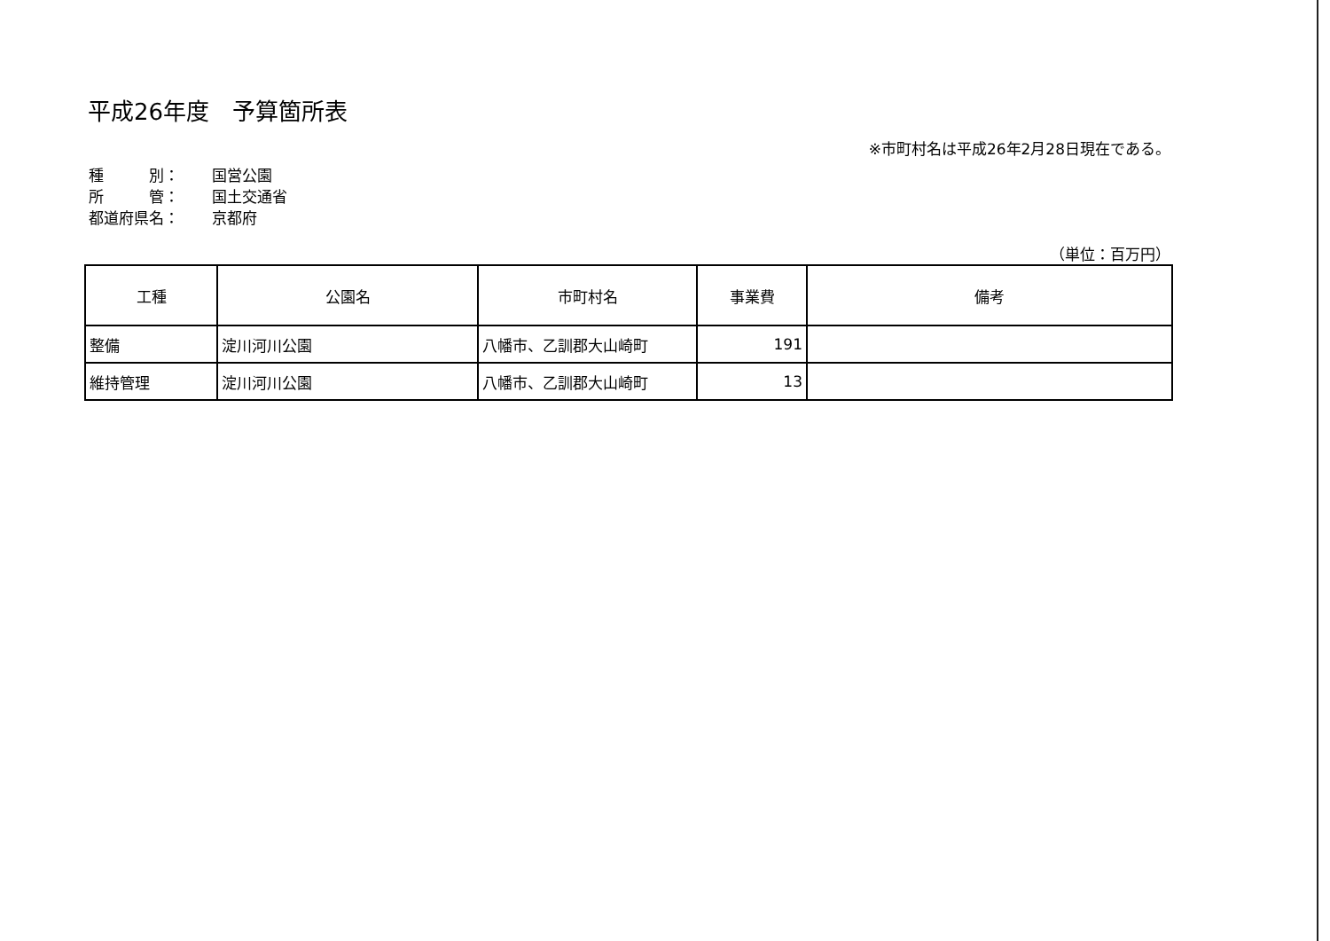平成26年度　予算箇所表
※市町村名は平成26年2月28日現在である。
| 種 別： | 国営公園 |
| 所 管： | 国土交通省 |
| 都道府県名： | 京都府 |
（単位：百万円）
| 工種 | 公園名 | 市町村名 | 事業費 | 備考 |
| --- | --- | --- | --- | --- |
| 整備 | 淀川河川公園 | 八幡市、乙訓郡大山崎町 | 191 | |
| 維持管理 | 淀川河川公園 | 八幡市、乙訓郡大山崎町 | 13 | |